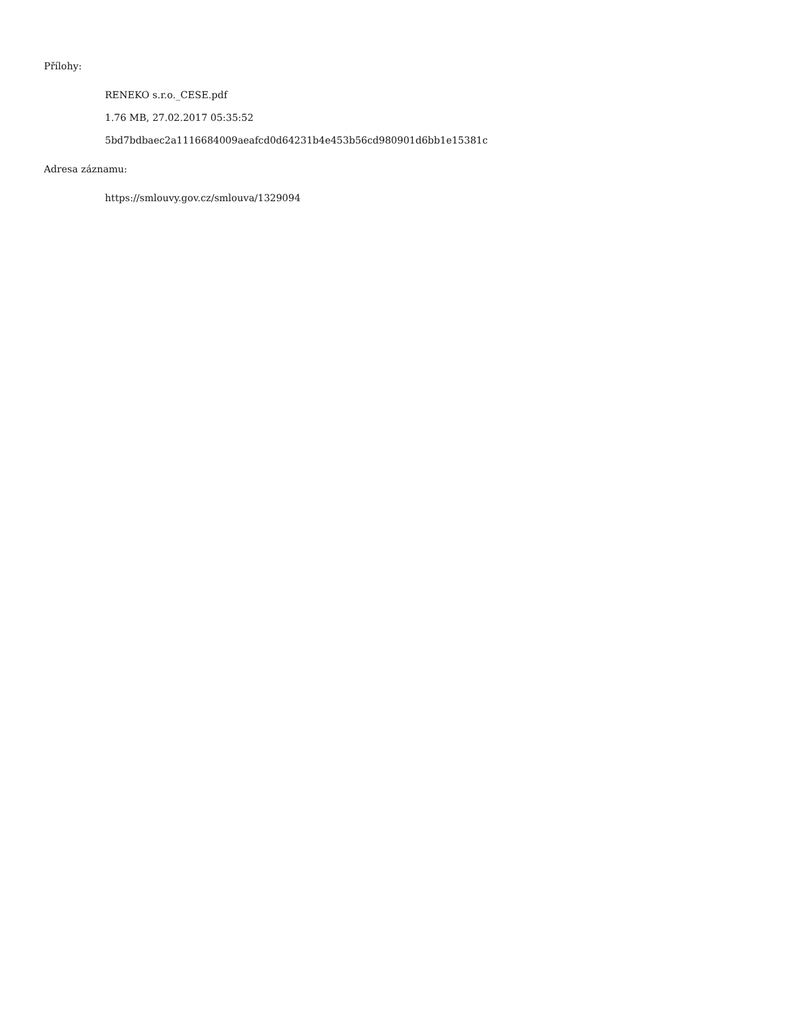Přílohy:
RENEKO s.r.o._CESE.pdf
1.76 MB, 27.02.2017 05:35:52
5bd7bdbaec2a1116684009aeafcd0d64231b4e453b56cd980901d6bb1e15381c
Adresa záznamu:
https://smlouvy.gov.cz/smlouva/1329094